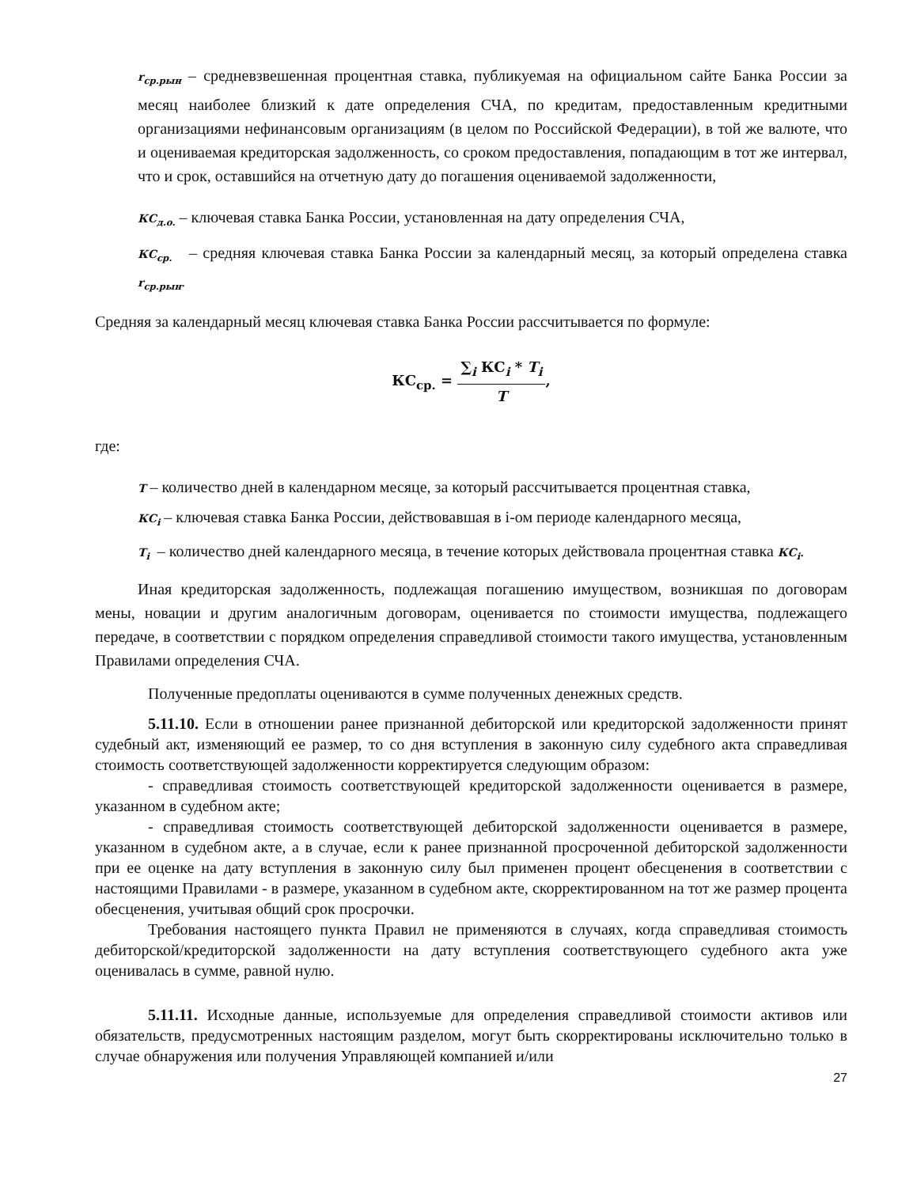r<sub>ср.рын</sub> – средневзвешенная процентная ставка, публикуемая на официальном сайте Банка России за месяц наиболее близкий к дате определения СЧА, по кредитам, предоставленным кредитными организациями нефинансовым организациям (в целом по Российской Федерации), в той же валюте, что и оцениваемая кредиторская задолженность, со сроком предоставления, попадающим в тот же интервал, что и срок, оставшийся на отчетную дату до погашения оцениваемой задолженности,
КС<sub>д.о.</sub> – ключевая ставка Банка России, установленная на дату определения СЧА,
КС<sub>ср.</sub> – средняя ключевая ставка Банка России за календарный месяц, за который определена ставка r<sub>ср.рын</sub>.
Средняя за календарный месяц ключевая ставка Банка России рассчитывается по формуле:
КС<sub>ср.</sub> = ∑<sub>i</sub> КС<sub>i</sub> * T<sub>i</sub> T,
где:
T – количество дней в календарном месяце, за который рассчитывается процентная ставка,
КС<sub>i</sub> – ключевая ставка Банка России, действовавшая в i-ом периоде календарного месяца,
T<sub>i</sub> – количество дней календарного месяца, в течение которых действовала процентная ставка КС<sub>i</sub>.
Иная кредиторская задолженность, подлежащая погашению имуществом, возникшая по договорам мены, новации и другим аналогичным договорам, оценивается по стоимости имущества, подлежащего передаче, в соответствии с порядком определения справедливой стоимости такого имущества, установленным Правилами определения СЧА.
Полученные предоплаты оцениваются в сумме полученных денежных средств.
5.11.10. Если в отношении ранее признанной дебиторской или кредиторской задолженности принят судебный акт, изменяющий ее размер, то со дня вступления в законную силу судебного акта справедливая стоимость соответствующей задолженности корректируется следующим образом:
- справедливая стоимость соответствующей кредиторской задолженности оценивается в размере, указанном в судебном акте;
- справедливая стоимость соответствующей дебиторской задолженности оценивается в размере, указанном в судебном акте, а в случае, если к ранее признанной просроченной дебиторской задолженности при ее оценке на дату вступления в законную силу был применен процент обесценения в соответствии с настоящими Правилами - в размере, указанном в судебном акте, скорректированном на тот же размер процента обесценения, учитывая общий срок просрочки.
Требования настоящего пункта Правил не применяются в случаях, когда справедливая стоимость дебиторской/кредиторской задолженности на дату вступления соответствующего судебного акта уже оценивалась в сумме, равной нулю.
5.11.11. Исходные данные, используемые для определения справедливой стоимости активов или обязательств, предусмотренных настоящим разделом, могут быть скорректированы исключительно только в случае обнаружения или получения Управляющей компанией и/или
27